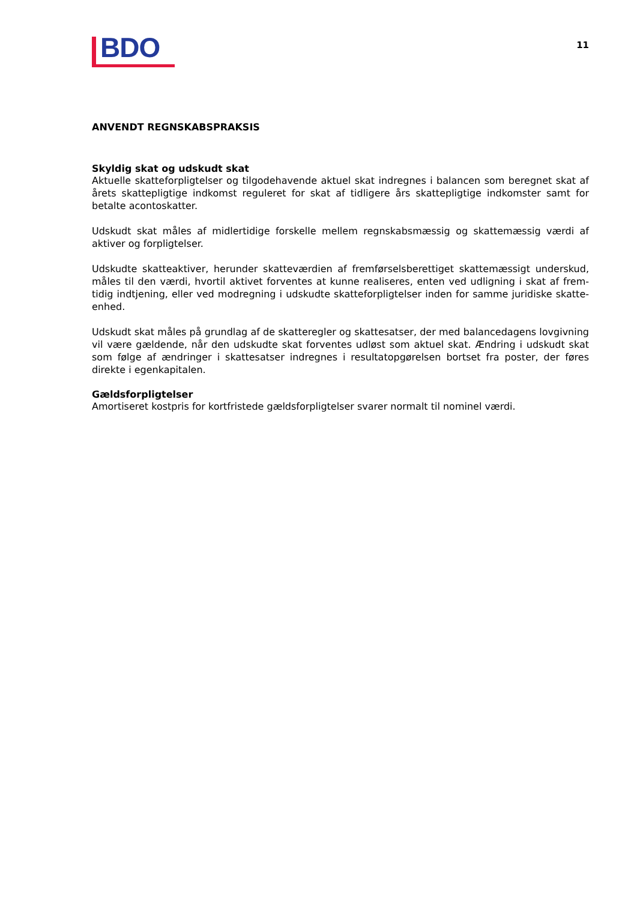BDO
11
ANVENDT REGNSKABSPRAKSIS
Skyldig skat og udskudt skat
Aktuelle skatteforpligtelser og tilgodehavende aktuel skat indregnes i balancen som beregnet skat af årets skattepligtige indkomst reguleret for skat af tidligere års skattepligtige indkomster samt for betalte acontoskatter.
Udskudt skat måles af midlertidige forskelle mellem regnskabsmæssig og skattemæssig værdi af aktiver og forpligtelser.
Udskudte skatteaktiver, herunder skatteværdien af fremførselsberettiget skattemæssigt underskud, måles til den værdi, hvortil aktivet forventes at kunne realiseres, enten ved udligning i skat af frem-tidig indtjening, eller ved modregning i udskudte skatteforpligtelser inden for samme juridiske skatte-enhed.
Udskudt skat måles på grundlag af de skatteregler og skattesatser, der med balancedagens lovgivning vil være gældende, når den udskudte skat forventes udløst som aktuel skat. Ændring i udskudt skat som følge af ændringer i skattesatser indregnes i resultatopgørelsen bortset fra poster, der føres direkte i egenkapitalen.
Gældsforpligtelser
Amortiseret kostpris for kortfristede gældsforpligtelser svarer normalt til nominel værdi.